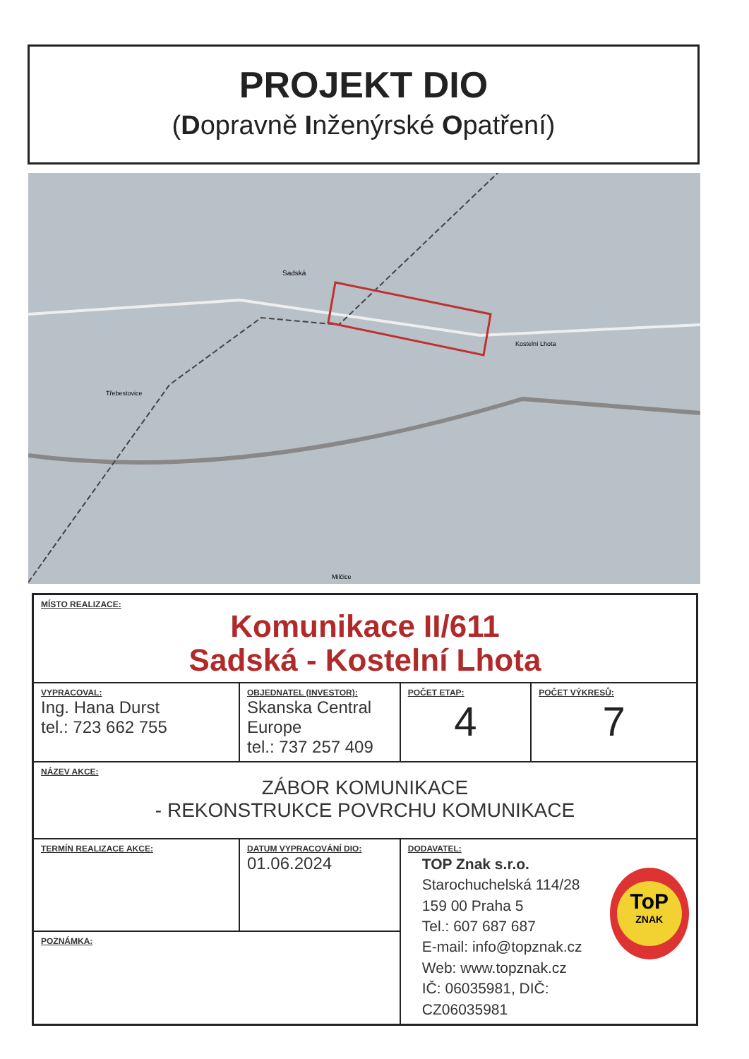PROJEKT DIO
(Dopravně Inženýrské Opatření)
Sadská
Kostelní Lhota
Třebestovice
Milčice
| MÍSTO REALIZACE: Komunikace II/611 Sadská - Kostelní Lhota | | | | |
| VYPRACOVAL: Ing. Hana Durst tel.: 723 662 755 | OBJEDNATEL (INVESTOR): Skanska Central Europe tel.: 737 257 409 | | POČET ETAP: 4 | POČET VÝKRESŮ: 7 |
| NÁZEV AKCE: ZÁBOR KOMUNIKACE - REKONSTRUKCE POVRCHU KOMUNIKACE | | | | |
| TERMÍN REALIZACE AKCE: | DATUM VYPRACOVÁNÍ DIO: 01.06.2024 | DODAVATEL: TOP Znak s.r.o. Starochuchelská 114/28 159 00 Praha 5 Tel.: 607 687 687 E-mail: info@topznak.cz Web: www.topznak.cz IČ: 06035981, DIČ: CZ06035981 ToP ZNAK | | |
| POZNÁMKA: | | | | |